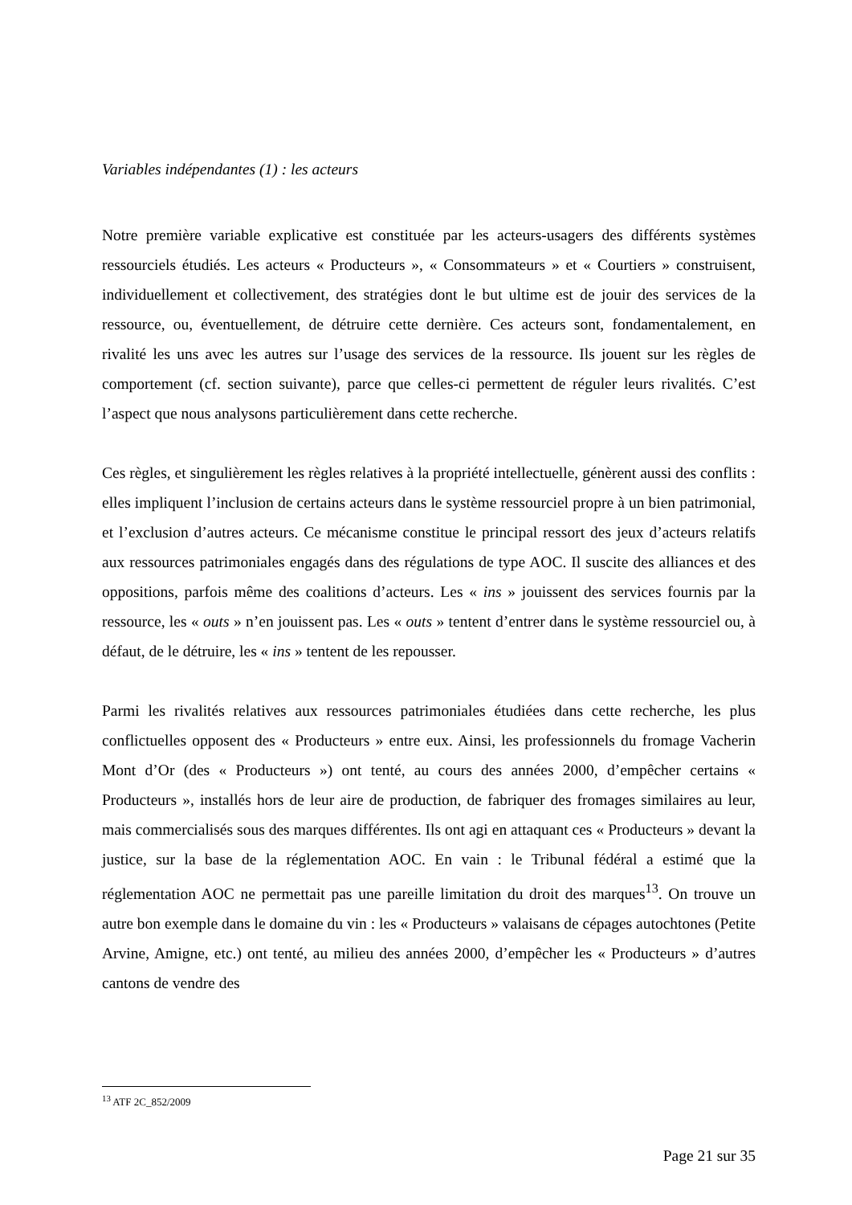Variables indépendantes (1) : les acteurs
Notre première variable explicative est constituée par les acteurs-usagers des différents systèmes ressourciels étudiés. Les acteurs « Producteurs », « Consommateurs » et « Courtiers » construisent, individuellement et collectivement, des stratégies dont le but ultime est de jouir des services de la ressource, ou, éventuellement, de détruire cette dernière. Ces acteurs sont, fondamentalement, en rivalité les uns avec les autres sur l’usage des services de la ressource. Ils jouent sur les règles de comportement (cf. section suivante), parce que celles-ci permettent de réguler leurs rivalités. C’est l’aspect que nous analysons particulièrement dans cette recherche.
Ces règles, et singulièrement les règles relatives à la propriété intellectuelle, génèrent aussi des conflits : elles impliquent l’inclusion de certains acteurs dans le système ressourciel propre à un bien patrimonial, et l’exclusion d’autres acteurs. Ce mécanisme constitue le principal ressort des jeux d’acteurs relatifs aux ressources patrimoniales engagés dans des régulations de type AOC. Il suscite des alliances et des oppositions, parfois même des coalitions d’acteurs. Les « ins » jouissent des services fournis par la ressource, les « outs » n’en jouissent pas. Les « outs » tentent d’entrer dans le système ressourciel ou, à défaut, de le détruire, les « ins » tentent de les repousser.
Parmi les rivalités relatives aux ressources patrimoniales étudiées dans cette recherche, les plus conflictuelles opposent des « Producteurs » entre eux. Ainsi, les professionnels du fromage Vacherin Mont d’Or (des « Producteurs ») ont tenté, au cours des années 2000, d’empêcher certains « Producteurs », installés hors de leur aire de production, de fabriquer des fromages similaires au leur, mais commercialisés sous des marques différentes. Ils ont agi en attaquant ces « Producteurs » devant la justice, sur la base de la réglementation AOC. En vain : le Tribunal fédéral a estimé que la réglementation AOC ne permettait pas une pareille limitation du droit des marques<sup>13</sup>. On trouve un autre bon exemple dans le domaine du vin : les « Producteurs » valaisans de cépages autochtones (Petite Arvine, Amigne, etc.) ont tenté, au milieu des années 2000, d’empêcher les « Producteurs » d’autres cantons de vendre des
<sup>13</sup> ATF 2C_852/2009
Page 21 sur 35